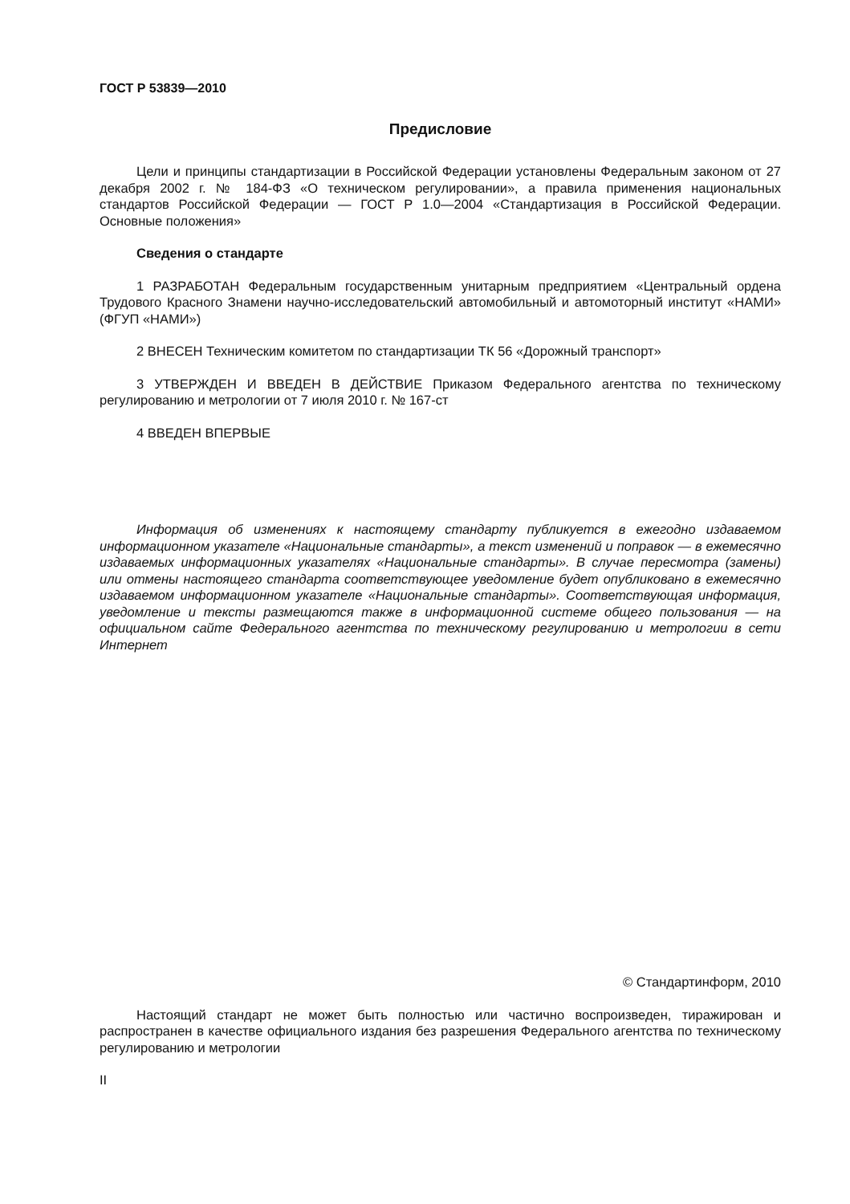ГОСТ Р 53839—2010
Предисловие
Цели и принципы стандартизации в Российской Федерации установлены Федеральным законом от 27 декабря 2002 г. № 184-ФЗ «О техническом регулировании», а правила применения национальных стандартов Российской Федерации — ГОСТ Р 1.0—2004 «Стандартизация в Российской Федерации. Основные положения»
Сведения о стандарте
1 РАЗРАБОТАН Федеральным государственным унитарным предприятием «Центральный ордена Трудового Красного Знамени научно-исследовательский автомобильный и автомоторный институт «НАМИ» (ФГУП «НАМИ»)
2 ВНЕСЕН Техническим комитетом по стандартизации ТК 56 «Дорожный транспорт»
3 УТВЕРЖДЕН И ВВЕДЕН В ДЕЙСТВИЕ Приказом Федерального агентства по техническому регулированию и метрологии от 7 июля 2010 г. № 167-ст
4 ВВЕДЕН ВПЕРВЫЕ
Информация об изменениях к настоящему стандарту публикуется в ежегодно издаваемом информационном указателе «Национальные стандарты», а текст изменений и поправок — в ежемесячно издаваемых информационных указателях «Национальные стандарты». В случае пересмотра (замены) или отмены настоящего стандарта соответствующее уведомление будет опубликовано в ежемесячно издаваемом информационном указателе «Национальные стандарты». Соответствующая информация, уведомление и тексты размещаются также в информационной системе общего пользования — на официальном сайте Федерального агентства по техническому регулированию и метрологии в сети Интернет
© Стандартинформ, 2010
Настоящий стандарт не может быть полностью или частично воспроизведен, тиражирован и распространен в качестве официального издания без разрешения Федерального агентства по техническому регулированию и метрологии
II